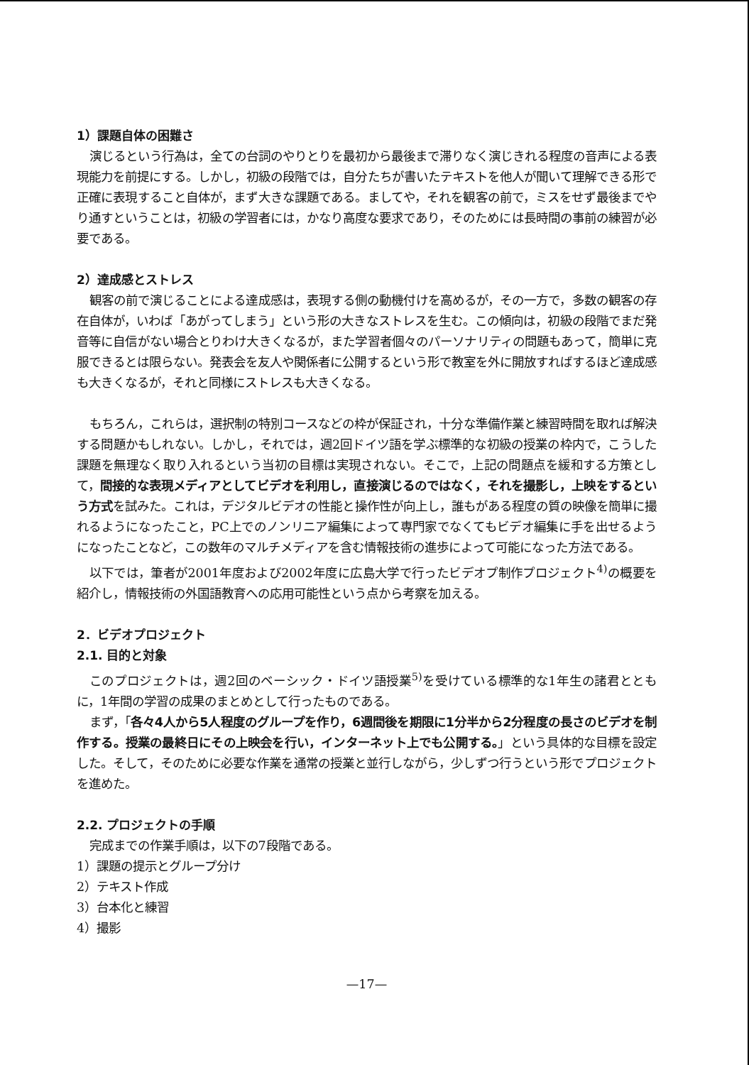1）課題自体の困難さ
演じるという行為は，全ての台詞のやりとりを最初から最後まで滞りなく演じきれる程度の音声による表現能力を前提にする。しかし，初級の段階では，自分たちが書いたテキストを他人が聞いて理解できる形で正確に表現すること自体が，まず大きな課題である。ましてや，それを観客の前で，ミスをせず最後までやり通すということは，初級の学習者には，かなり高度な要求であり，そのためには長時間の事前の練習が必要である。
2）達成感とストレス
観客の前で演じることによる達成感は，表現する側の動機付けを高めるが，その一方で，多数の観客の存在自体が，いわば「あがってしまう」という形の大きなストレスを生む。この傾向は，初級の段階でまだ発音等に自信がない場合とりわけ大きくなるが，また学習者個々のパーソナリティの問題もあって，簡単に克服できるとは限らない。発表会を友人や関係者に公開するという形で教室を外に開放すればするほど達成感も大きくなるが，それと同様にストレスも大きくなる。
もちろん，これらは，選択制の特別コースなどの枠が保証され，十分な準備作業と練習時間を取れば解決する問題かもしれない。しかし，それでは，週2回ドイツ語を学ぶ標準的な初級の授業の枠内で，こうした課題を無理なく取り入れるという当初の目標は実現されない。そこで，上記の問題点を緩和する方策として，間接的な表現メディアとしてビデオを利用し，直接演じるのではなく，それを撮影し，上映をするという方式を試みた。これは，デジタルビデオの性能と操作性が向上し，誰もがある程度の質の映像を簡単に撮れるようになったこと，PC上でのノンリニア編集によって専門家でなくてもビデオ編集に手を出せるようになったことなど，この数年のマルチメディアを含む情報技術の進歩によって可能になった方法である。
以下では，筆者が2001年度および2002年度に広島大学で行ったビデオプ制作プロジェクト<sup>4)</sup>の概要を紹介し，情報技術の外国語教育への応用可能性という点から考察を加える。
2．ビデオプロジェクト
2.1. 目的と対象
このプロジェクトは，週2回のベーシック・ドイツ語授業<sup>5)</sup>を受けている標準的な1年生の諸君とともに，1年間の学習の成果のまとめとして行ったものである。
まず，「各々4人から5人程度のグループを作り，6週間後を期限に1分半から2分程度の長さのビデオを制作する。授業の最終日にその上映会を行い，インターネット上でも公開する。」という具体的な目標を設定した。そして，そのために必要な作業を通常の授業と並行しながら，少しずつ行うという形でプロジェクトを進めた。
2.2. プロジェクトの手順
完成までの作業手順は，以下の7段階である。
1）課題の提示とグループ分け
2）テキスト作成
3）台本化と練習
4）撮影
—17—